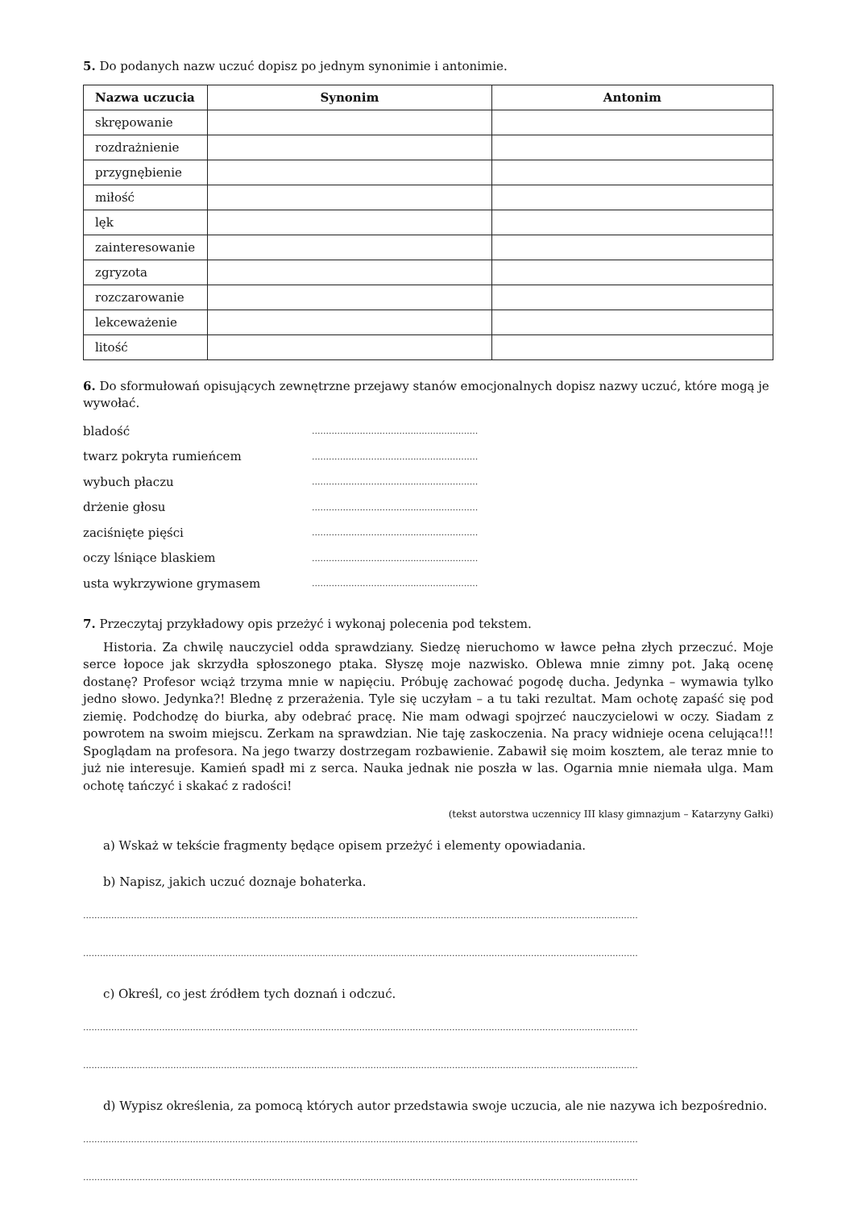5. Do podanych nazw uczuć dopisz po jednym synonimie i antonimie.
| Nazwa uczucia | Synonim | Antonim |
| --- | --- | --- |
| skrępowanie | | |
| rozdrażnienie | | |
| przygnębienie | | |
| miłość | | |
| lęk | | |
| zainteresowanie | | |
| zgryzota | | |
| rozczarowanie | | |
| lekceważenie | | |
| litość | | |
6. Do sformułowań opisujących zewnętrzne przejawy stanów emocjonalnych dopisz nazwy uczuć, które mogą je wywołać.
bladość ...........................................................
twarz pokryta rumieńcem ...........................................................
wybuch płaczu ...........................................................
drżenie głosu ...........................................................
zaciśnięte pięści ...........................................................
oczy lśniące blaskiem ...........................................................
usta wykrzywione grymasem ...........................................................
7. Przeczytaj przykładowy opis przeżyć i wykonaj polecenia pod tekstem.
Historia. Za chwilę nauczyciel odda sprawdziany. Siedzę nieruchomo w ławce pełna złych przeczuć. Moje serce łopoce jak skrzydła spłoszonego ptaka. Słyszę moje nazwisko. Oblewa mnie zimny pot. Jaką ocenę dostanę? Profesor wciąż trzyma mnie w napięciu. Próbuję zachować pogodę ducha. Jedynka – wymawia tylko jedno słowo. Jedynka?! Blednę z przerażenia. Tyle się uczyłam – a tu taki rezultat. Mam ochotę zapaść się pod ziemię. Podchodzę do biurka, aby odebrać pracę. Nie mam odwagi spojrzeć nauczycielowi w oczy. Siadam z powrotem na swoim miejscu. Zerkam na sprawdzian. Nie taję zaskoczenia. Na pracy widnieje ocena celująca!!! Spoglądam na profesora. Na jego twarzy dostrzegam rozbawienie. Zabawił się moim kosztem, ale teraz mnie to już nie interesuje. Kamień spadł mi z serca. Nauka jednak nie poszła w las. Ogarnia mnie niemała ulga. Mam ochotę tańczyć i skakać z radości!
(tekst autorstwa uczennicy III klasy gimnazjum – Katarzyny Gałki)
a) Wskaż w tekście fragmenty będące opisem przeżyć i elementy opowiadania.
b) Napisz, jakich uczuć doznaje bohaterka.
.....................................................................................................................................................................................................
.....................................................................................................................................................................................................
c) Określ, co jest źródłem tych doznań i odczuć.
.....................................................................................................................................................................................................
.....................................................................................................................................................................................................
d) Wypisz określenia, za pomocą których autor przedstawia swoje uczucia, ale nie nazywa ich bezpośrednio.
.....................................................................................................................................................................................................
.....................................................................................................................................................................................................